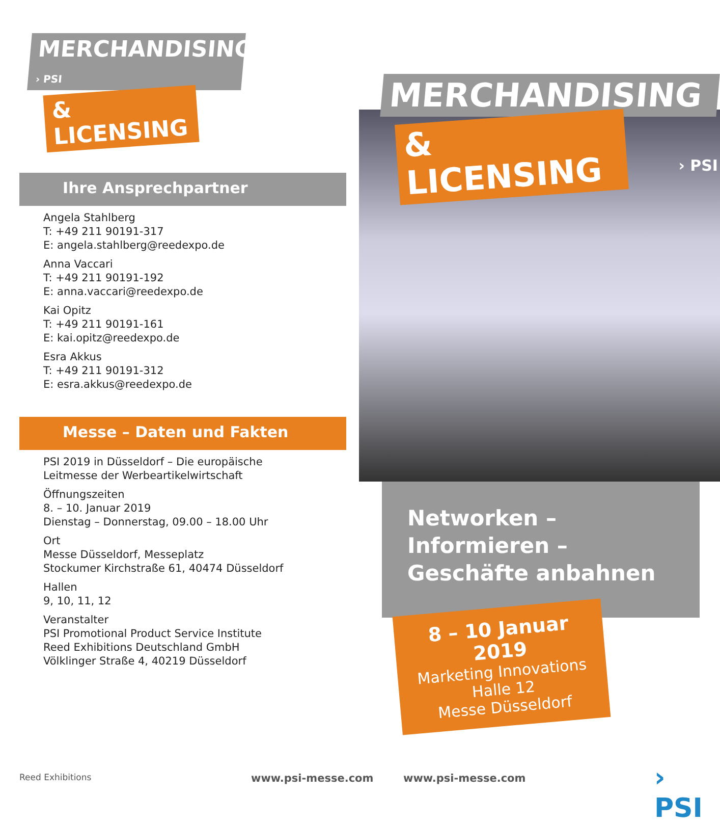MERCHANDISING › PSI
& LICENSING
Ihre Ansprechpartner
Angela Stahlberg
T: +49 211 90191-317
E: angela.stahlberg@reedexpo.de
Anna Vaccari
T: +49 211 90191-192
E: anna.vaccari@reedexpo.de
Kai Opitz
T: +49 211 90191-161
E: kai.opitz@reedexpo.de
Esra Akkus
T: +49 211 90191-312
E: esra.akkus@reedexpo.de
Messe – Daten und Fakten
PSI 2019 in Düsseldorf – Die europäische
Leitmesse der Werbeartikelwirtschaft
Öffnungszeiten
8. – 10. Januar 2019
Dienstag – Donnerstag, 09.00 – 18.00 Uhr
Ort
Messe Düsseldorf, Messeplatz
Stockumer Kirchstraße 61, 40474 Düsseldorf
Hallen
9, 10, 11, 12
Veranstalter
PSI Promotional Product Service Institute
Reed Exhibitions Deutschland GmbH
Völklinger Straße 4, 40219 Düsseldorf
MERCHANDISING
& LICENSING
› PSI
Networken – Informieren –
Geschäfte anbahnen
8 – 10 Januar 2019
Marketing Innovations
Halle 12
Messe Düsseldorf
Reed Exhibitions www.psi-messe.com www.psi-messe.com › PSI